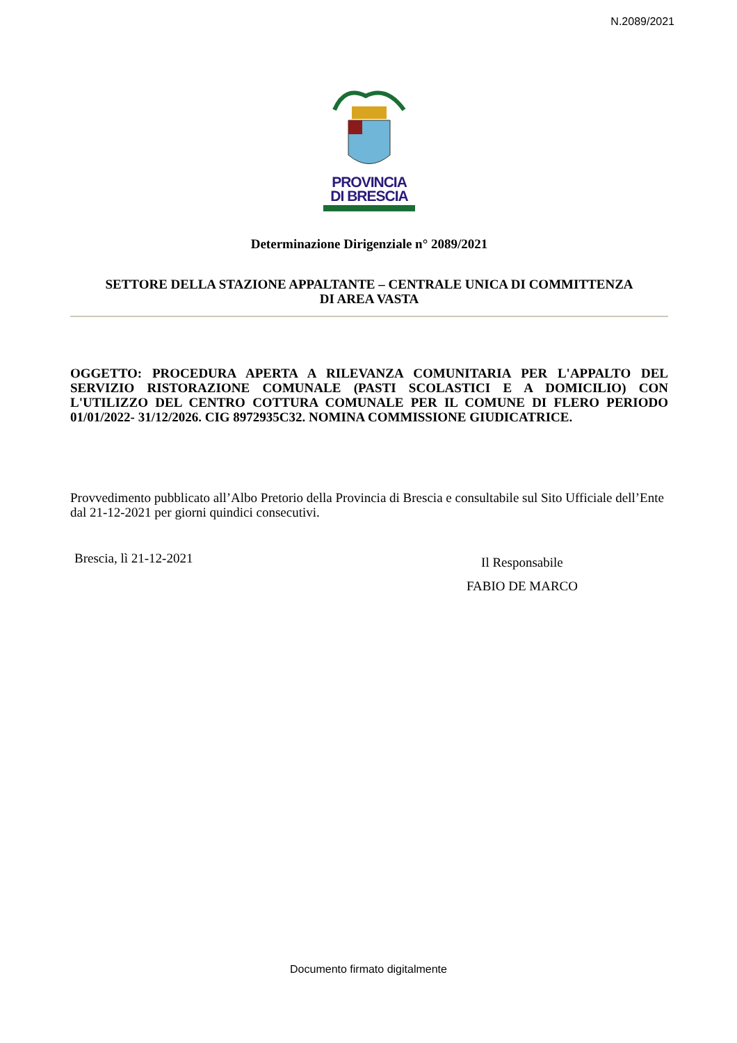N.2089/2021
PROVINCIA
DI BRESCIA
Determinazione Dirigenziale n° 2089/2021
SETTORE DELLA STAZIONE APPALTANTE – CENTRALE UNICA DI COMMITTENZA
DI AREA VASTA
OGGETTO: PROCEDURA APERTA A RILEVANZA COMUNITARIA PER L'APPALTO DEL SERVIZIO RISTORAZIONE COMUNALE (PASTI SCOLASTICI E A DOMICILIO) CON L'UTILIZZO DEL CENTRO COTTURA COMUNALE PER IL COMUNE DI FLERO PERIODO 01/01/2022- 31/12/2026. CIG 8972935C32. NOMINA COMMISSIONE GIUDICATRICE.
Provvedimento pubblicato all’Albo Pretorio della Provincia di Brescia e consultabile sul Sito Ufficiale dell’Ente dal 21-12-2021 per giorni quindici consecutivi.
Brescia, lì 21-12-2021
Il Responsabile
FABIO DE MARCO
Documento firmato digitalmente